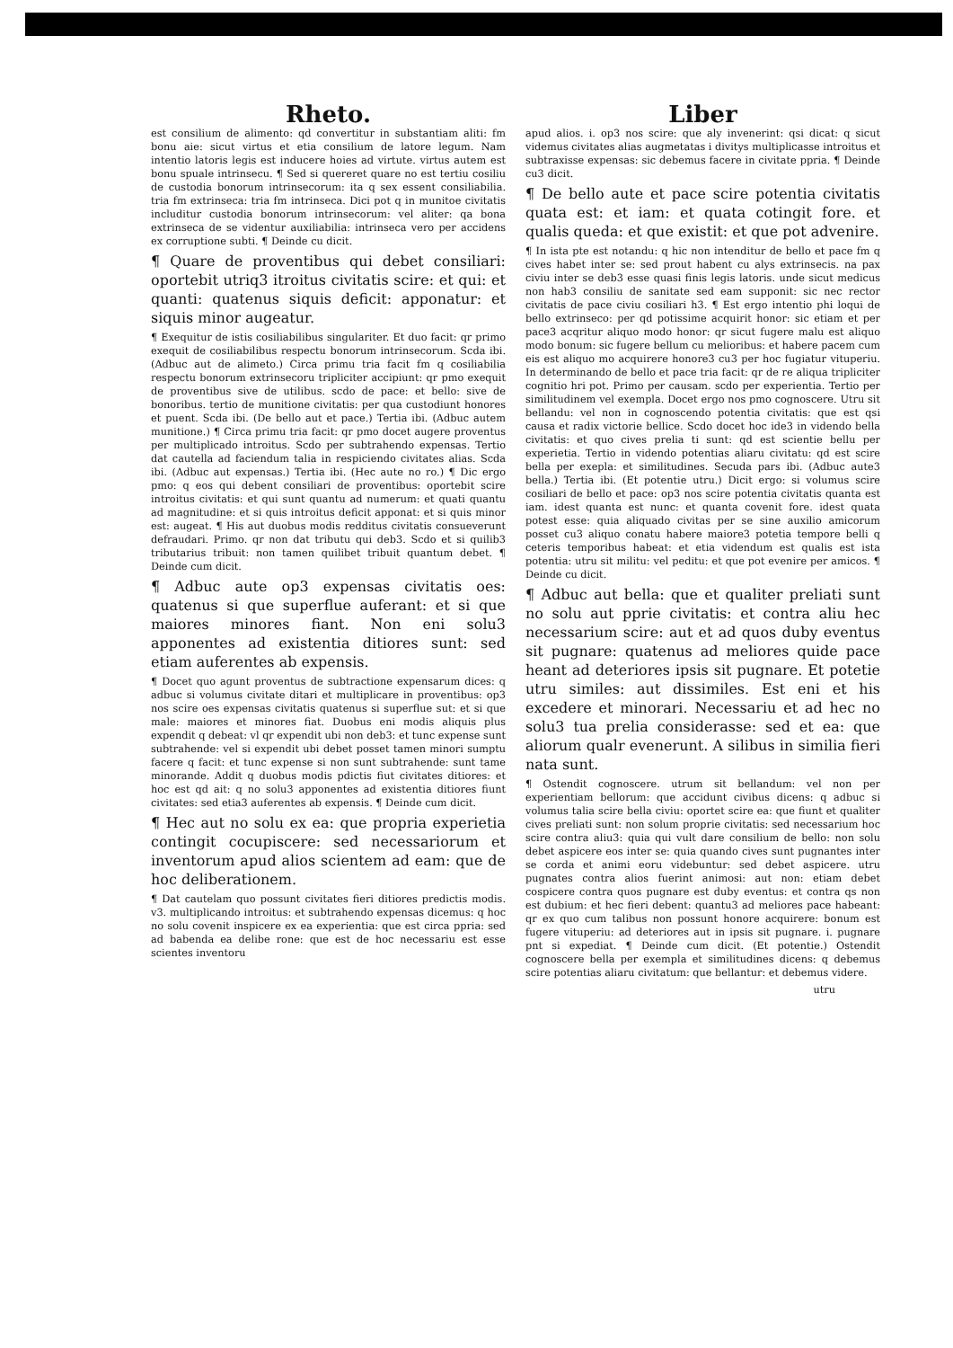Rheto.
est consilium de alimento: qd convertitur in substantiam aliti: fm bonu aie: sicut virtus et etia consilium de latore legum. Nam intentio latoris legis est inducere hoies ad virtute. virtus autem est bonu spuale intrinsecu. ¶ Sed si quereret quare no est tertiu cosiliu de custodia bonorum intrinsecorum: ita q sex essent consiliabilia. tria fm extrinseca: tria fm intrinseca. Dici pot q in munitoe civitatis includitur custodia bonorum intrinsecorum: vel aliter: qa bona extrinseca de se videntur auxiliabilia: intrinseca vero per accidens ex corruptione subti. ¶ Deinde cu dicit.
¶ Quare de proventibus qui debet consiliari: oportebit utriq3 itroitus civitatis scire: et qui: et quanti: quatenus siquis deficit: apponatur: et siquis minor augeatur.
¶ Exequitur de istis cosiliabilibus singulariter. Et duo facit: qr primo exequit de cosiliabilibus respectu bonorum intrinsecorum. Scda ibi. (Adbuc aut de alimeto.) Circa primu tria facit fm q cosiliabilia respectu bonorum extrinsecoru tripliciter accipiunt: qr pmo exequit de proventibus sive de utilibus. scdo de pace: et bello: sive de bonoribus. tertio de munitione civitatis: per qua custodiunt honores et puent. Scda ibi. (De bello aut et pace.) Tertia ibi. (Adbuc autem munitione.) ¶ Circa primu tria facit: qr pmo docet augere proventus per multiplicado introitus. Scdo per subtrahendo expensas. Tertio dat cautella ad faciendum talia in respiciendo civitates alias. Scda ibi. (Adbuc aut expensas.) Tertia ibi. (Hec aute no ro.) ¶ Dic ergo pmo: q eos qui debent consiliari de proventibus: oportebit scire introitus civitatis: et qui sunt quantu ad numerum: et quati quantu ad magnitudine: et si quis introitus deficit apponat: et si quis minor est: augeat. ¶ His aut duobus modis redditus civitatis consueverunt defraudari. Primo. qr non dat tributu qui deb3. Scdo et si quilib3 tributarius tribuit: non tamen quilibet tribuit quantum debet. ¶ Deinde cum dicit.
¶ Adbuc aute op3 expensas civitatis oes: quatenus si que superflue auferant: et si que maiores minores fiant. Non eni solu3 apponentes ad existentia ditiores sunt: sed etiam auferentes ab expensis.
¶ Docet quo agunt proventus de subtractione expensarum dices: q adbuc si volumus civitate ditari et multiplicare in proventibus: op3 nos scire oes expensas civitatis quatenus si superflue sut: et si que male: maiores et minores fiat. Duobus eni modis aliquis plus expendit q debeat: vl qr expendit ubi non deb3: et tunc expense sunt subtrahende: vel si expendit ubi debet posset tamen minori sumptu facere q facit: et tunc expense si non sunt subtrahende: sunt tame minorande. Addit q duobus modis pdictis fiut civitates ditiores: et hoc est qd ait: q no solu3 apponentes ad existentia ditiores fiunt civitates: sed etia3 auferentes ab expensis. ¶ Deinde cum dicit.
¶ Hec aut no solu ex ea: que propria experietia contingit cocupiscere: sed necessariorum et inventorum apud alios scientem ad eam: que de hoc deliberationem.
¶ Dat cautelam quo possunt civitates fieri ditiores predictis modis. v3. multiplicando introitus: et subtrahendo expensas dicemus: q hoc no solu covenit inspicere ex ea experientia: que est circa ppria: sed ad babenda ea delibe rone: que est de hoc necessariu est esse scientes inventoru
Liber
apud alios. i. op3 nos scire: que aly invenerint: qsi dicat: q sicut videmus civitates alias augmetatas i divitys multiplicasse introitus et subtraxisse expensas: sic debemus facere in civitate ppria. ¶ Deinde cu3 dicit.
¶ De bello aute et pace scire potentia civitatis quata est: et iam: et quata cotingit fore. et qualis queda: et que existit: et que pot advenire.
¶ In ista pte est notandu: q hic non intenditur de bello et pace fm q cives habet inter se: sed prout habent cu alys extrinsecis. na pax civiu inter se deb3 esse quasi finis legis latoris. unde sicut medicus non hab3 consiliu de sanitate sed eam supponit: sic nec rector civitatis de pace civiu cosiliari h3. ¶ Est ergo intentio phi loqui de bello extrinseco: per qd potissime acquirit honor: sic etiam et per pace3 acqritur aliquo modo honor: qr sicut fugere malu est aliquo modo bonum: sic fugere bellum cu melioribus: et habere pacem cum eis est aliquo mo acquirere honore3 cu3 per hoc fugiatur vituperiu. In determinando de bello et pace tria facit: qr de re aliqua tripliciter cognitio hri pot. Primo per causam. scdo per experientia. Tertio per similitudinem vel exempla. Docet ergo nos pmo cognoscere. Utru sit bellandu: vel non in cognoscendo potentia civitatis: que est qsi causa et radix victorie bellice. Scdo docet hoc ide3 in videndo bella civitatis: et quo cives prelia ti sunt: qd est scientie bellu per experietia. Tertio in videndo potentias aliaru civitatu: qd est scire bella per exepla: et similitudines. Secuda pars ibi. (Adbuc aute3 bella.) Tertia ibi. (Et potentie utru.) Dicit ergo: si volumus scire cosiliari de bello et pace: op3 nos scire potentia civitatis quanta est iam. idest quanta est nunc: et quanta covenit fore. idest quata potest esse: quia aliquado civitas per se sine auxilio amicorum posset cu3 aliquo conatu habere maiore3 potetia tempore belli q ceteris temporibus habeat: et etia videndum est qualis est ista potentia: utru sit militu: vel peditu: et que pot evenire per amicos. ¶ Deinde cu dicit.
¶ Adbuc aut bella: que et qualiter preliati sunt no solu aut pprie civitatis: et contra aliu hec necessarium scire: aut et ad quos duby eventus sit pugnare: quatenus ad meliores quide pace heant ad deteriores ipsis sit pugnare. Et potetie utru similes: aut dissimiles. Est eni et his excedere et minorari. Necessariu et ad hec no solu3 tua prelia considerasse: sed et ea: que aliorum qualr evenerunt. A silibus in similia fieri nata sunt.
¶ Ostendit cognoscere. utrum sit bellandum: vel non per experientiam bellorum: que accidunt civibus dicens: q adbuc si volumus talia scire bella civiu: oportet scire ea: que fiunt et qualiter cives preliati sunt: non solum proprie civitatis: sed necessarium hoc scire contra aliu3: quia qui vult dare consilium de bello: non solu debet aspicere eos inter se: quia quando cives sunt pugnantes inter se corda et animi eoru videbuntur: sed debet aspicere. utru pugnates contra alios fuerint animosi: aut non: etiam debet cospicere contra quos pugnare est duby eventus: et contra qs non est dubium: et hec fieri debent: quantu3 ad meliores pace habeant: qr ex quo cum talibus non possunt honore acquirere: bonum est fugere vituperiu: ad deteriores aut in ipsis sit pugnare. i. pugnare pnt si expediat. ¶ Deinde cum dicit. (Et potentie.) Ostendit cognoscere bella per exempla et similitudines dicens: q debemus scire potentias aliaru civitatum: que bellantur: et debemus videre.
utru